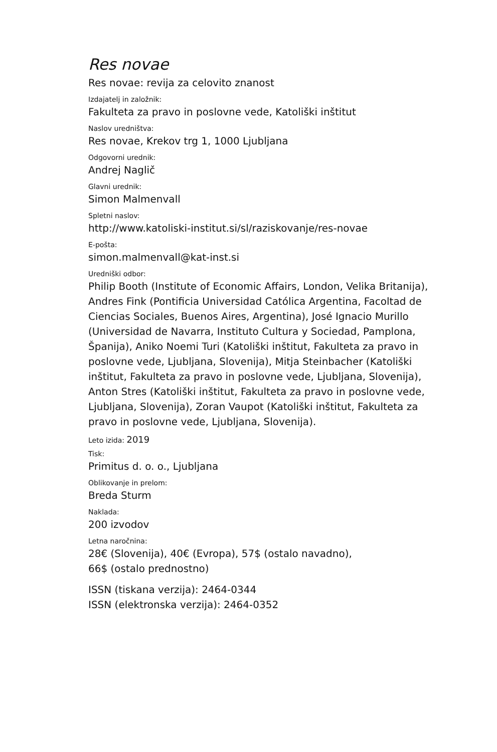Res novae
Res novae: revija za celovito znanost
Izdajatelj in založnik:
Fakulteta za pravo in poslovne vede, Katoliški inštitut
Naslov uredništva:
Res novae, Krekov trg 1, 1000 Ljubljana
Odgovorni urednik:
Andrej Naglič
Glavni urednik:
Simon Malmenvall
Spletni naslov:
http://www.katoliski-institut.si/sl/raziskovanje/res-novae
E-pošta:
simon.malmenvall@kat-inst.si
Uredniški odbor:
Philip Booth (Institute of Economic Affairs, London, Velika Britanija), Andres Fink (Pontificia Universidad Católica Argentina, Facoltad de Ciencias Sociales, Buenos Aires, Argentina), José Ignacio Murillo (Universidad de Navarra, Instituto Cultura y Sociedad, Pamplona, Španija), Aniko Noemi Turi (Katoliški inštitut, Fakulteta za pravo in poslovne vede, Ljubljana, Slovenija), Mitja Steinbacher (Katoliški inštitut, Fakulteta za pravo in poslovne vede, Ljubljana, Slovenija), Anton Stres (Katoliški inštitut, Fakulteta za pravo in poslovne vede, Ljubljana, Slovenija), Zoran Vaupot (Katoliški inštitut, Fakulteta za pravo in poslovne vede, Ljubljana, Slovenija).
Leto izida: 2019
Tisk:
Primitus d. o. o., Ljubljana
Oblikovanje in prelom:
Breda Sturm
Naklada:
200 izvodov
Letna naročnina:
28€ (Slovenija), 40€ (Evropa), 57$ (ostalo navadno),
66$ (ostalo prednostno)
ISSN (tiskana verzija): 2464-0344
ISSN (elektronska verzija): 2464-0352